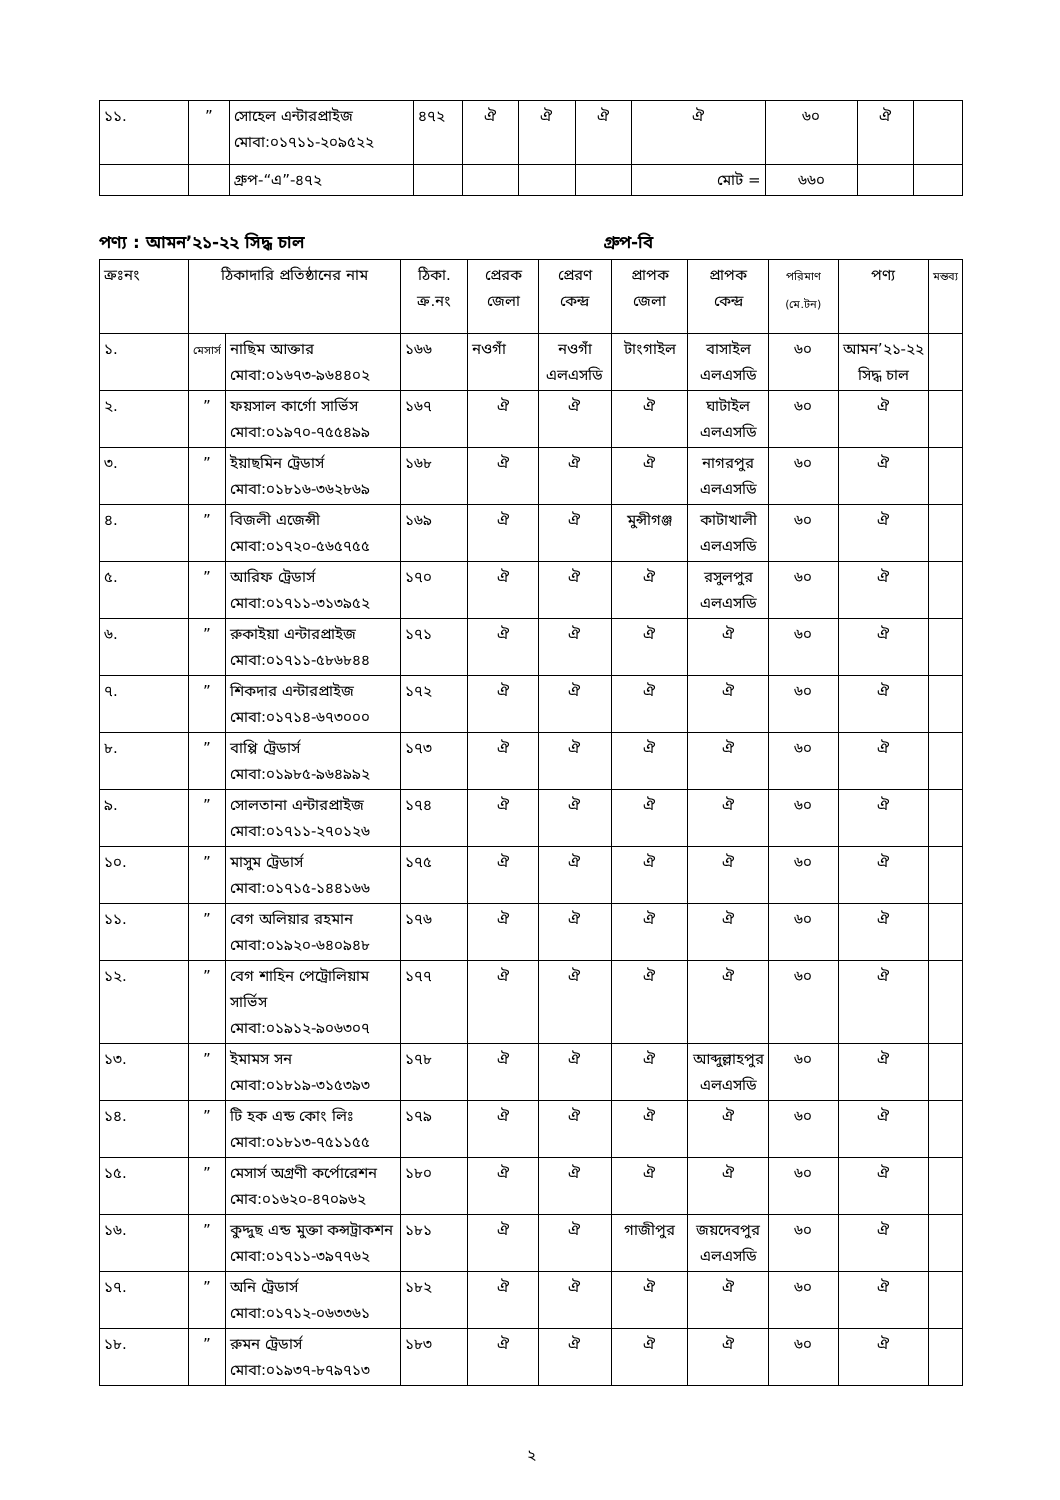| ১১. | ” | সোহেল এন্টারপ্রাইজ মোবা:০১৭১১-২০৯৫২২ | ৪৭২ | ঐ | ঐ | ঐ | ঐ | ৬০ | ঐ | |
| | | গ্রুপ-“এ”-৪৭২ | | | | | মোট = | ৬৬০ | | |
পণ্য : আমন’২১-২২ সিদ্ধ চাল গ্রুপ-বি
| ক্রঃনং | ঠিকাদারি প্রতিষ্ঠানের নাম | | ঠিকা. ক্র.নং | প্রেরক জেলা | প্রেরণ কেন্দ্র | প্রাপক জেলা | প্রাপক কেন্দ্র | পরিমাণ (মে.টন) | পণ্য | মন্তব্য |
| --- | --- | --- | --- | --- | --- | --- | --- | --- | --- | --- |
| ১. | মেসার্স | নাছিম আক্তার মোবা:০১৬৭৩-৯৬৪৪০২ | ১৬৬ | নওগাঁ | নওগাঁ এলএসডি | টাংগাইল | বাসাইল এলএসডি | ৬০ | আমন’২১-২২ সিদ্ধ চাল | |
| ২. | ” | ফয়সাল কার্গো সার্ভিস মোবা:০১৯৭০-৭৫৫৪৯৯ | ১৬৭ | ঐ | ঐ | ঐ | ঘাটাইল এলএসডি | ৬০ | ঐ | |
| ৩. | ” | ইয়াছমিন ট্রেডার্স মোবা:০১৮১৬-৩৬২৮৬৯ | ১৬৮ | ঐ | ঐ | ঐ | নাগরপুর এলএসডি | ৬০ | ঐ | |
| ৪. | ” | বিজলী এজেন্সী মোবা:০১৭২০-৫৬৫৭৫৫ | ১৬৯ | ঐ | ঐ | মুন্সীগঞ্জ | কাটাখালী এলএসডি | ৬০ | ঐ | |
| ৫. | ” | আরিফ ট্রেডার্স মোবা:০১৭১১-৩১৩৯৫২ | ১৭০ | ঐ | ঐ | ঐ | রসুলপুর এলএসডি | ৬০ | ঐ | |
| ৬. | ” | রুকাইয়া এন্টারপ্রাইজ মোবা:০১৭১১-৫৮৬৮৪৪ | ১৭১ | ঐ | ঐ | ঐ | ঐ | ৬০ | ঐ | |
| ৭. | ” | শিকদার এন্টারপ্রাইজ মোবা:০১৭১৪-৬৭৩০০০ | ১৭২ | ঐ | ঐ | ঐ | ঐ | ৬০ | ঐ | |
| ৮. | ” | বাপ্পি ট্রেডার্স মোবা:০১৯৮৫-৯৬৪৯৯২ | ১৭৩ | ঐ | ঐ | ঐ | ঐ | ৬০ | ঐ | |
| ৯. | ” | সোলতানা এন্টারপ্রাইজ মোবা:০১৭১১-২৭০১২৬ | ১৭৪ | ঐ | ঐ | ঐ | ঐ | ৬০ | ঐ | |
| ১০. | ” | মাসুম ট্রেডার্স মোবা:০১৭১৫-১৪৪১৬৬ | ১৭৫ | ঐ | ঐ | ঐ | ঐ | ৬০ | ঐ | |
| ১১. | ” | বেগ অলিয়ার রহমান মোবা:০১৯২০-৬৪০৯৪৮ | ১৭৬ | ঐ | ঐ | ঐ | ঐ | ৬০ | ঐ | |
| ১২. | ” | বেগ শাহিন পেট্রোলিয়াম সার্ভিস মোবা:০১৯১২-৯০৬৩০৭ | ১৭৭ | ঐ | ঐ | ঐ | ঐ | ৬০ | ঐ | |
| ১৩. | ” | ইমামস সন মোবা:০১৮১৯-৩১৫৩৯৩ | ১৭৮ | ঐ | ঐ | ঐ | আব্দুল্লাহপুর এলএসডি | ৬০ | ঐ | |
| ১৪. | ” | টি হক এন্ড কোং লিঃ মোবা:০১৮১৩-৭৫১১৫৫ | ১৭৯ | ঐ | ঐ | ঐ | ঐ | ৬০ | ঐ | |
| ১৫. | ” | মেসার্স অগ্রণী কর্পোরেশন মোব:০১৬২০-৪৭০৯৬২ | ১৮০ | ঐ | ঐ | ঐ | ঐ | ৬০ | ঐ | |
| ১৬. | ” | কুদ্দুছ এন্ড মুক্তা কন্সট্রাকশন মোবা:০১৭১১-৩৯৭৭৬২ | ১৮১ | ঐ | ঐ | গাজীপুর | জয়দেবপুর এলএসডি | ৬০ | ঐ | |
| ১৭. | ” | অনি ট্রেডার্স মোবা:০১৭১২-০৬৩৩৬১ | ১৮২ | ঐ | ঐ | ঐ | ঐ | ৬০ | ঐ | |
| ১৮. | ” | রুমন ট্রেডার্স মোবা:০১৯৩৭-৮৭৯৭১৩ | ১৮৩ | ঐ | ঐ | ঐ | ঐ | ৬০ | ঐ | |
২